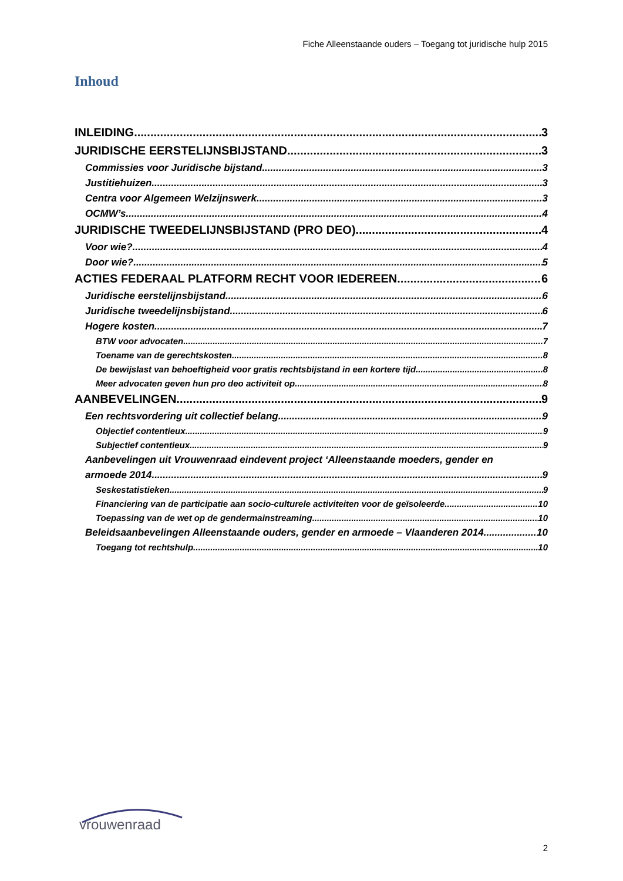Fiche Alleenstaande ouders – Toegang tot juridische hulp 2015
Inhoud
INLEIDING 3
JURIDISCHE EERSTELIJNSBIJSTAND 3
Commissies voor Juridische bijstand 3
Justitiehuizen 3
Centra voor Algemeen Welzijnswerk 3
OCMW’s 4
JURIDISCHE TWEEDELIJNSBIJSTAND (PRO DEO) 4
Voor wie? 4
Door wie? 5
ACTIES FEDERAAL PLATFORM RECHT VOOR IEDEREEN 6
Juridische eerstelijnsbijstand 6
Juridische tweedelijnsbijstand 6
Hogere kosten 7
BTW voor advocaten 7
Toename van de gerechtskosten 8
De bewijslast van behoeftigheid voor gratis rechtsbijstand in een kortere tijd 8
Meer advocaten geven hun pro deo activiteit op 8
AANBEVELINGEN 9
Een rechtsvordering uit collectief belang 9
Objectief contentieux 9
Subjectief contentieux 9
Aanbevelingen uit Vrouwenraad eindevent project ‘Alleenstaande moeders, gender en
armoede 2014 9
Seskestatistieken 9
Financiering van de participatie aan socio-culturele activiteiten voor de geïsoleerde 10
Toepassing van de wet op de gendermainstreaming 10
Beleidsaanbevelingen Alleenstaande ouders, gender en armoede – Vlaanderen 2014 10
Toegang tot rechtshulp 10
vrouwenraad
2